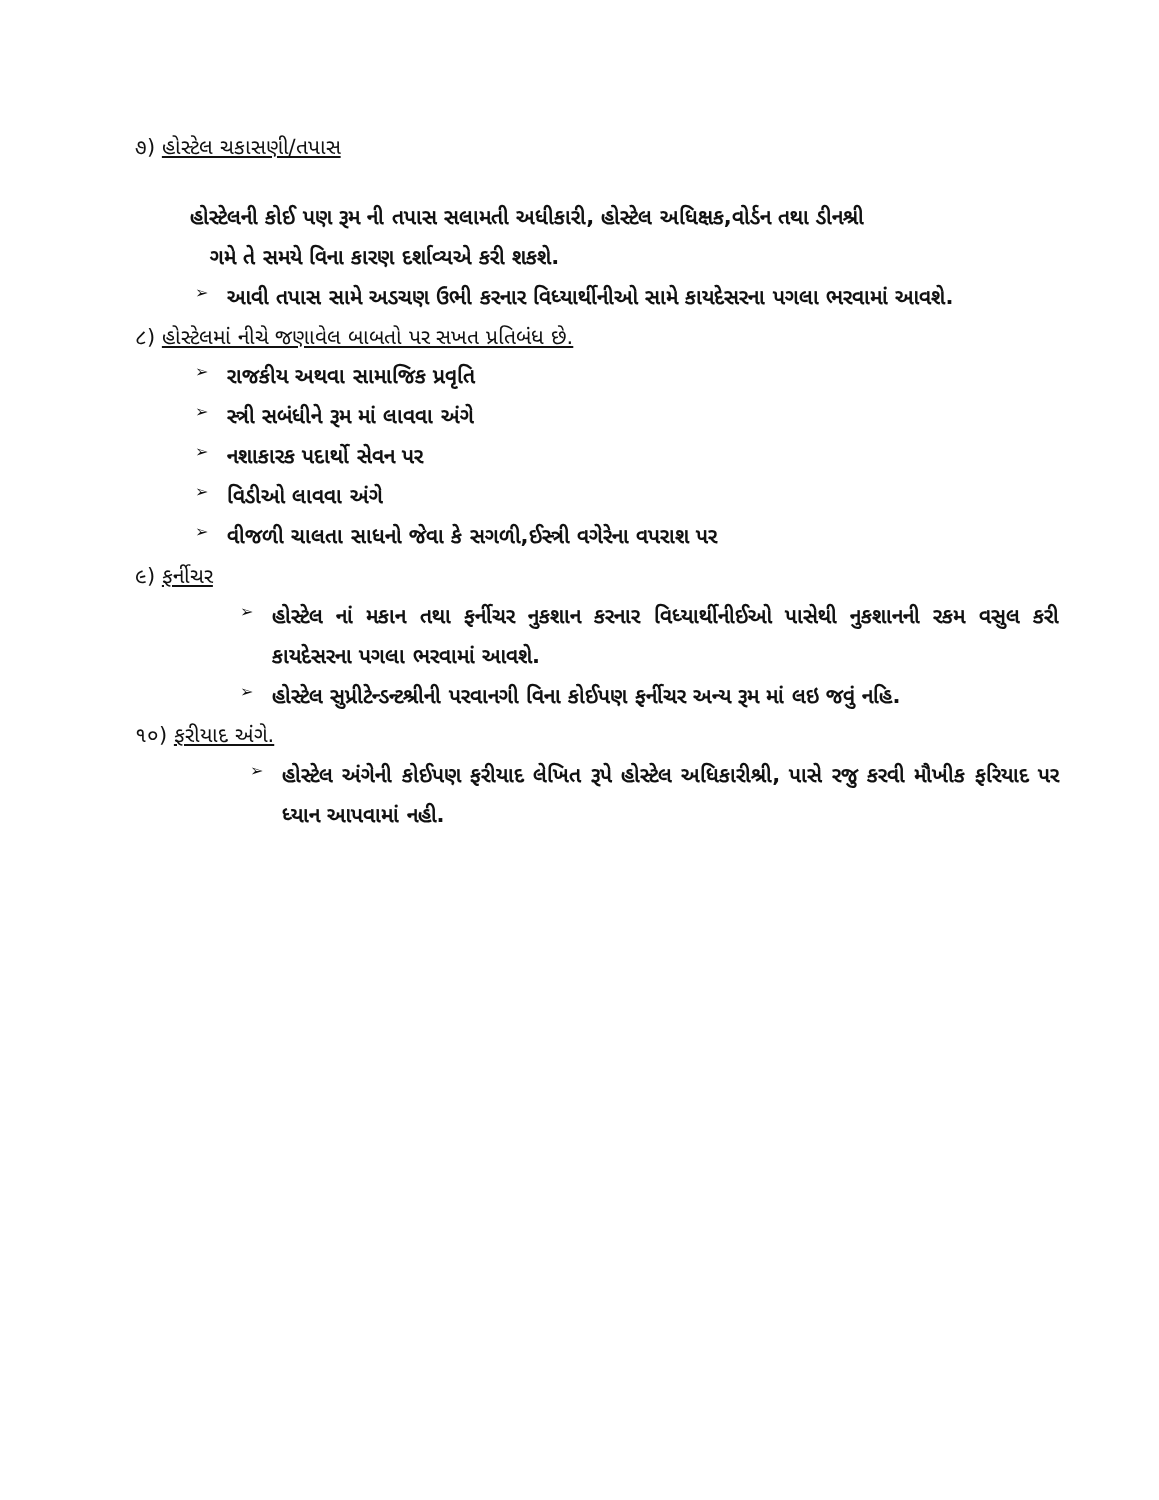૭) હોસ્ટેલ ચકાસણી/તપાસ
હોસ્ટેલની કોઈ પણ રૂમ ની તપાસ સલામતી અધીકારી, હોસ્ટેલ અધિક્ષક,વોર્ડન તથા ડીનશ્રી
ગમે તે સમયે વિના કારણ દર્શાવ્યએ કરી શકશે.
➢ આવી તપાસ સામે અડચણ ઉભી કરનાર વિધ્યાર્થીનીઓ સામે કાયદેસરના પગલા ભરવામાં આવશે.
૮) હોસ્ટેલમાં નીચે જણાવેલ બાબતો પર સખત પ્રતિબંધ છે.
➢ રાજકીય અથવા સામાજિક પ્રવૃતિ
➢ સ્ત્રી સબંધીને રૂમ માં લાવવા અંગે
➢ નશાકારક પદાર્થો સેવન પર
➢ વિડીઓ લાવવા અંગે
➢ વીજળી ચાલતા સાધનો જેવા કે સગળી,ઈસ્ત્રી વગેરેના વપરાશ પર
૯) ફર્નીચર
➢ હોસ્ટેલ નાં મકાન તથા ફર્નીચર નુકશાન કરનાર વિધ્યાર્થીનીઈઓ પાસેથી નુકશાનની રકમ વસુલ કરી કાયદેસરના પગલા ભરવામાં આવશે.
➢ હોસ્ટેલ સુપ્રીટેન્ડન્ટશ્રીની પરવાનગી વિના કોઈપણ ફર્નીચર અન્ય રૂમ માં લઇ જવું નહિ.
૧૦) ફરીયાદ અંગે.
➢ હોસ્ટેલ અંગેની કોઈપણ ફરીયાદ લેખિત રૂપે હોસ્ટેલ અધિકારીશ્રી, પાસે રજુ કરવી મૌખીક ફરિયાદ પર ધ્યાન આપવામાં નહી.